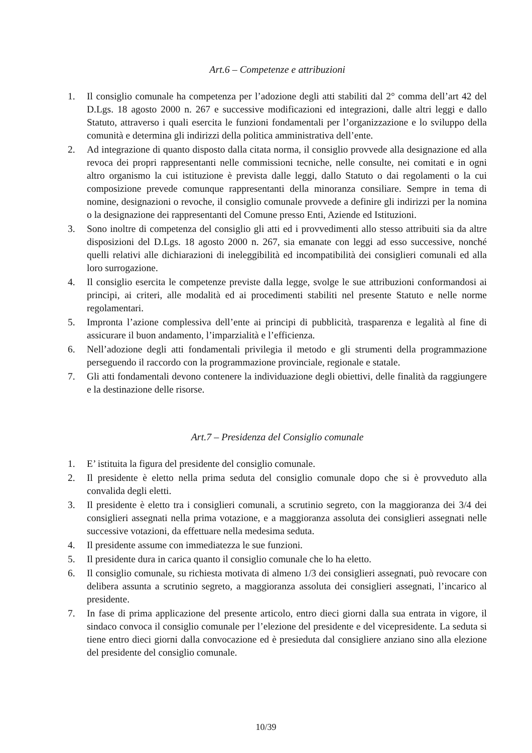Art.6 – Competenze e attribuzioni
1. Il consiglio comunale ha competenza per l’adozione degli atti stabiliti dal 2° comma dell’art 42 del D.Lgs. 18 agosto 2000 n. 267 e successive modificazioni ed integrazioni, dalle altri leggi e dallo Statuto, attraverso i quali esercita le funzioni fondamentali per l’organizzazione e lo sviluppo della comunità e determina gli indirizzi della politica amministrativa dell’ente.
2. Ad integrazione di quanto disposto dalla citata norma, il consiglio provvede alla designazione ed alla revoca dei propri rappresentanti nelle commissioni tecniche, nelle consulte, nei comitati e in ogni altro organismo la cui istituzione è prevista dalle leggi, dallo Statuto o dai regolamenti o la cui composizione prevede comunque rappresentanti della minoranza consiliare. Sempre in tema di nomine, designazioni o revoche, il consiglio comunale provvede a definire gli indirizzi per la nomina o la designazione dei rappresentanti del Comune presso Enti, Aziende ed Istituzioni.
3. Sono inoltre di competenza del consiglio gli atti ed i provvedimenti allo stesso attribuiti sia da altre disposizioni del D.Lgs. 18 agosto 2000 n. 267, sia emanate con leggi ad esso successive, nonché quelli relativi alle dichiarazioni di ineleggibilità ed incompatibilità dei consiglieri comunali ed alla loro surrogazione.
4. Il consiglio esercita le competenze previste dalla legge, svolge le sue attribuzioni conformandosi ai principi, ai criteri, alle modalità ed ai procedimenti stabiliti nel presente Statuto e nelle norme regolamentari.
5. Impronta l’azione complessiva dell’ente ai principi di pubblicità, trasparenza e legalità al fine di assicurare il buon andamento, l’imparzialità e l’efficienza.
6. Nell’adozione degli atti fondamentali privilegia il metodo e gli strumenti della programmazione perseguendo il raccordo con la programmazione provinciale, regionale e statale.
7. Gli atti fondamentali devono contenere la individuazione degli obiettivi, delle finalità da raggiungere e la destinazione delle risorse.
Art.7 – Presidenza del Consiglio comunale
1. E’ istituita la figura del presidente del consiglio comunale.
2. Il presidente è eletto nella prima seduta del consiglio comunale dopo che si è provveduto alla convalida degli eletti.
3. Il presidente è eletto tra i consiglieri comunali, a scrutinio segreto, con la maggioranza dei 3/4 dei consiglieri assegnati nella prima votazione, e a maggioranza assoluta dei consiglieri assegnati nelle successive votazioni, da effettuare nella medesima seduta.
4. Il presidente assume con immediatezza le sue funzioni.
5. Il presidente dura in carica quanto il consiglio comunale che lo ha eletto.
6. Il consiglio comunale, su richiesta motivata di almeno 1/3 dei consiglieri assegnati, può revocare con delibera assunta a scrutinio segreto, a maggioranza assoluta dei consiglieri assegnati, l’incarico al presidente.
7. In fase di prima applicazione del presente articolo, entro dieci giorni dalla sua entrata in vigore, il sindaco convoca il consiglio comunale per l’elezione del presidente e del vicepresidente. La seduta si tiene entro dieci giorni dalla convocazione ed è presieduta dal consigliere anziano sino alla elezione del presidente del consiglio comunale.
10/39